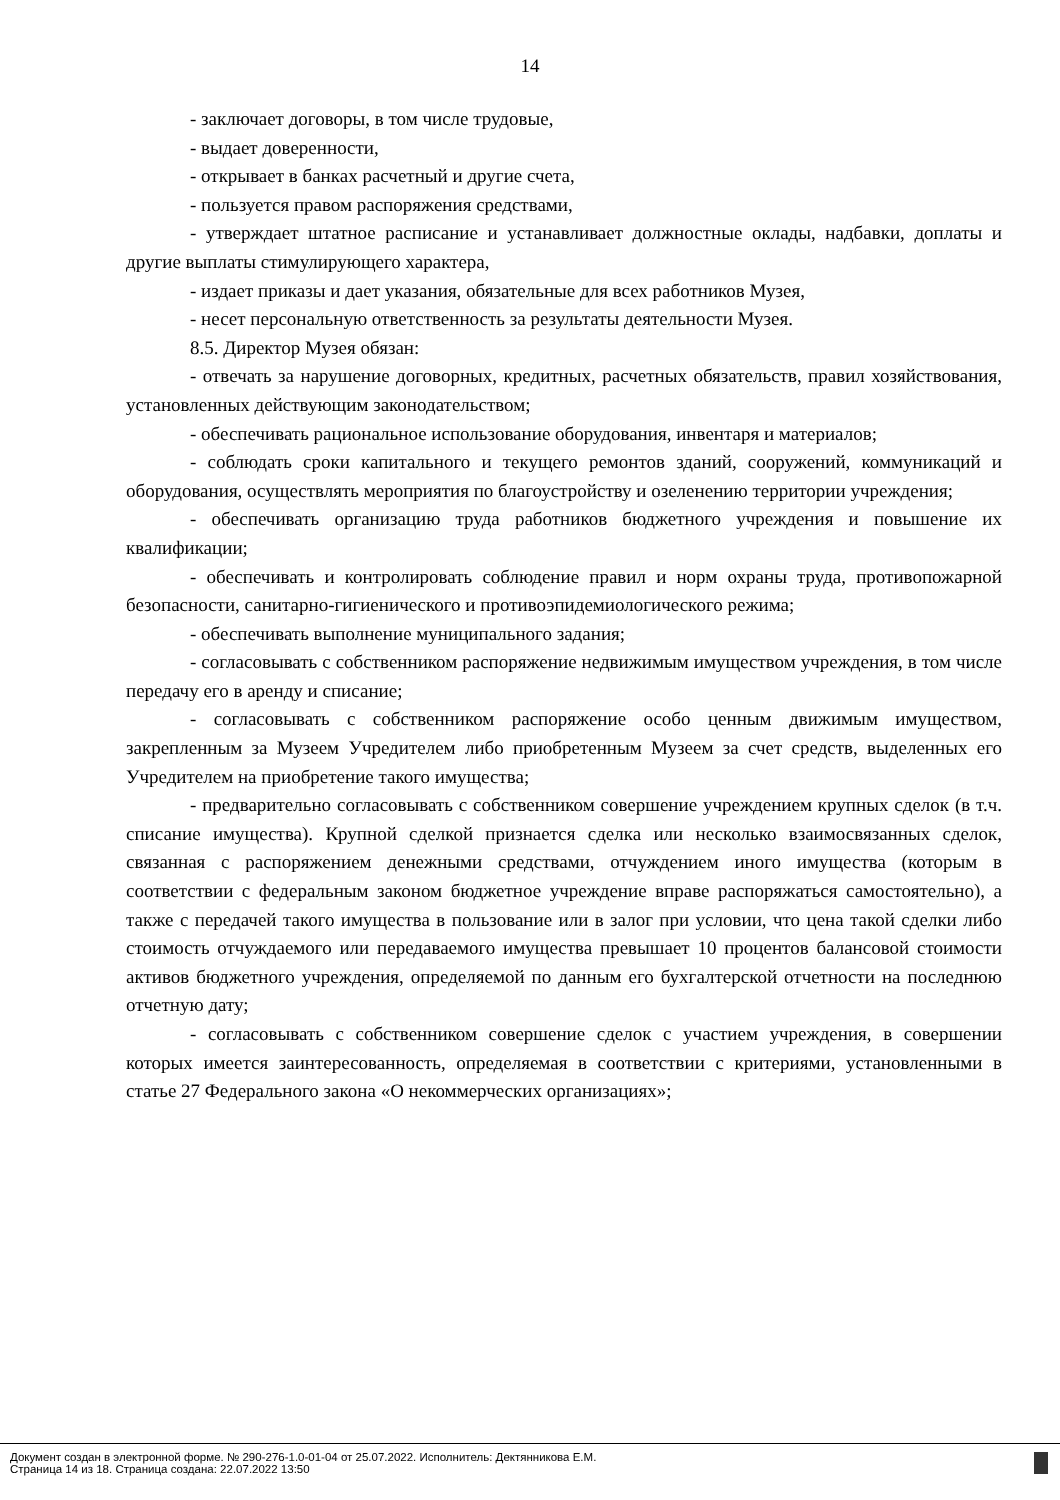14
- заключает договоры, в том числе трудовые,
- выдает доверенности,
- открывает в банках расчетный и другие счета,
- пользуется правом распоряжения средствами,
- утверждает штатное расписание и устанавливает должностные оклады, надбавки, доплаты и другие выплаты стимулирующего характера,
- издает приказы и дает указания, обязательные для всех работников Музея,
- несет персональную ответственность за результаты деятельности Музея.
8.5. Директор Музея обязан:
- отвечать за нарушение договорных, кредитных, расчетных обязательств, правил хозяйствования, установленных действующим законодательством;
- обеспечивать рациональное использование оборудования, инвентаря и материалов;
- соблюдать сроки капитального и текущего ремонтов зданий, сооружений, коммуникаций и оборудования, осуществлять мероприятия по благоустройству и озеленению территории учреждения;
- обеспечивать организацию труда работников бюджетного учреждения и повышение их квалификации;
- обеспечивать и контролировать соблюдение правил и норм охраны труда, противопожарной безопасности, санитарно-гигиенического и противоэпидемиологического режима;
- обеспечивать выполнение муниципального задания;
- согласовывать с собственником распоряжение недвижимым имуществом учреждения, в том числе передачу его в аренду и списание;
- согласовывать с собственником распоряжение особо ценным движимым имуществом, закрепленным за Музеем Учредителем либо приобретенным Музеем за счет средств, выделенных его Учредителем на приобретение такого имущества;
- предварительно согласовывать с собственником совершение учреждением крупных сделок (в т.ч. списание имущества). Крупной сделкой признается сделка или несколько взаимосвязанных сделок, связанная с распоряжением денежными средствами, отчуждением иного имущества (которым в соответствии с федеральным законом бюджетное учреждение вправе распоряжаться самостоятельно), а также с передачей такого имущества в пользование или в залог при условии, что цена такой сделки либо стоимость отчуждаемого или передаваемого имущества превышает 10 процентов балансовой стоимости активов бюджетного учреждения, определяемой по данным его бухгалтерской отчетности на последнюю отчетную дату;
- согласовывать с собственником совершение сделок с участием учреждения, в совершении которых имеется заинтересованность, определяемая в соответствии с критериями, установленными в статье 27 Федерального закона «О некоммерческих организациях»;
Документ создан в электронной форме. № 290-276-1.0-01-04 от 25.07.2022. Исполнитель: Дектянникова Е.М.
Страница 14 из 18. Страница создана: 22.07.2022 13:50